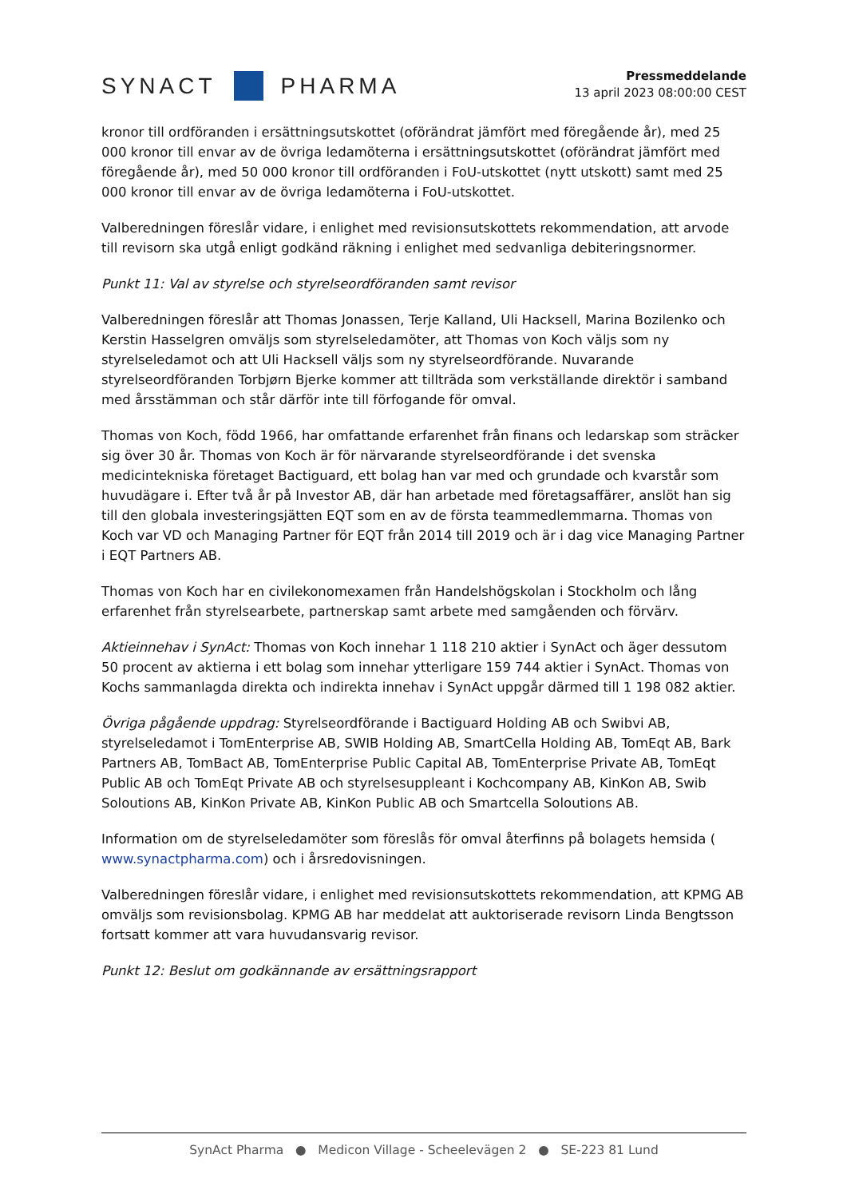SYNACT
PHARMA
Pressmeddelande
13 april 2023 08:00:00 CEST
kronor till ordföranden i ersättningsutskottet (oförändrat jämfört med föregående år), med 25 000 kronor till envar av de övriga ledamöterna i ersättningsutskottet (oförändrat jämfört med föregående år), med 50 000 kronor till ordföranden i FoU-utskottet (nytt utskott) samt med 25 000 kronor till envar av de övriga ledamöterna i FoU-utskottet.
Valberedningen föreslår vidare, i enlighet med revisionsutskottets rekommendation, att arvode till revisorn ska utgå enligt godkänd räkning i enlighet med sedvanliga debiteringsnormer.
Punkt 11: Val av styrelse och styrelseordföranden samt revisor
Valberedningen föreslår att Thomas Jonassen, Terje Kalland, Uli Hacksell, Marina Bozilenko och Kerstin Hasselgren omväljs som styrelseledamöter, att Thomas von Koch väljs som ny styrelseledamot och att Uli Hacksell väljs som ny styrelseordförande. Nuvarande styrelseordföranden Torbjørn Bjerke kommer att tillträda som verkställande direktör i samband med årsstämman och står därför inte till förfogande för omval.
Thomas von Koch, född 1966, har omfattande erfarenhet från finans och ledarskap som sträcker sig över 30 år. Thomas von Koch är för närvarande styrelseordförande i det svenska medicintekniska företaget Bactiguard, ett bolag han var med och grundade och kvarstår som huvudägare i. Efter två år på Investor AB, där han arbetade med företagsaffärer, anslöt han sig till den globala investeringsjätten EQT som en av de första teammedlemmarna. Thomas von Koch var VD och Managing Partner för EQT från 2014 till 2019 och är i dag vice Managing Partner i EQT Partners AB.
Thomas von Koch har en civilekonomexamen från Handelshögskolan i Stockholm och lång erfarenhet från styrelsearbete, partnerskap samt arbete med samgåenden och förvärv.
Aktieinnehav i SynAct: Thomas von Koch innehar 1 118 210 aktier i SynAct och äger dessutom 50 procent av aktierna i ett bolag som innehar ytterligare 159 744 aktier i SynAct. Thomas von Kochs sammanlagda direkta och indirekta innehav i SynAct uppgår därmed till 1 198 082 aktier.
Övriga pågående uppdrag: Styrelseordförande i Bactiguard Holding AB och Swibvi AB, styrelseledamot i TomEnterprise AB, SWIB Holding AB, SmartCella Holding AB, TomEqt AB, Bark Partners AB, TomBact AB, TomEnterprise Public Capital AB, TomEnterprise Private AB, TomEqt Public AB och TomEqt Private AB och styrelsesuppleant i Kochcompany AB, KinKon AB, Swib Soloutions AB, KinKon Private AB, KinKon Public AB och Smartcella Soloutions AB.
Information om de styrelseledamöter som föreslås för omval återfinns på bolagets hemsida ( www.synactpharma.com) och i årsredovisningen.
Valberedningen föreslår vidare, i enlighet med revisionsutskottets rekommendation, att KPMG AB omväljs som revisionsbolag. KPMG AB har meddelat att auktoriserade revisorn Linda Bengtsson fortsatt kommer att vara huvudansvarig revisor.
Punkt 12: Beslut om godkännande av ersättningsrapport
SynAct Pharma ● Medicon Village - Scheelevägen 2 ● SE-223 81 Lund